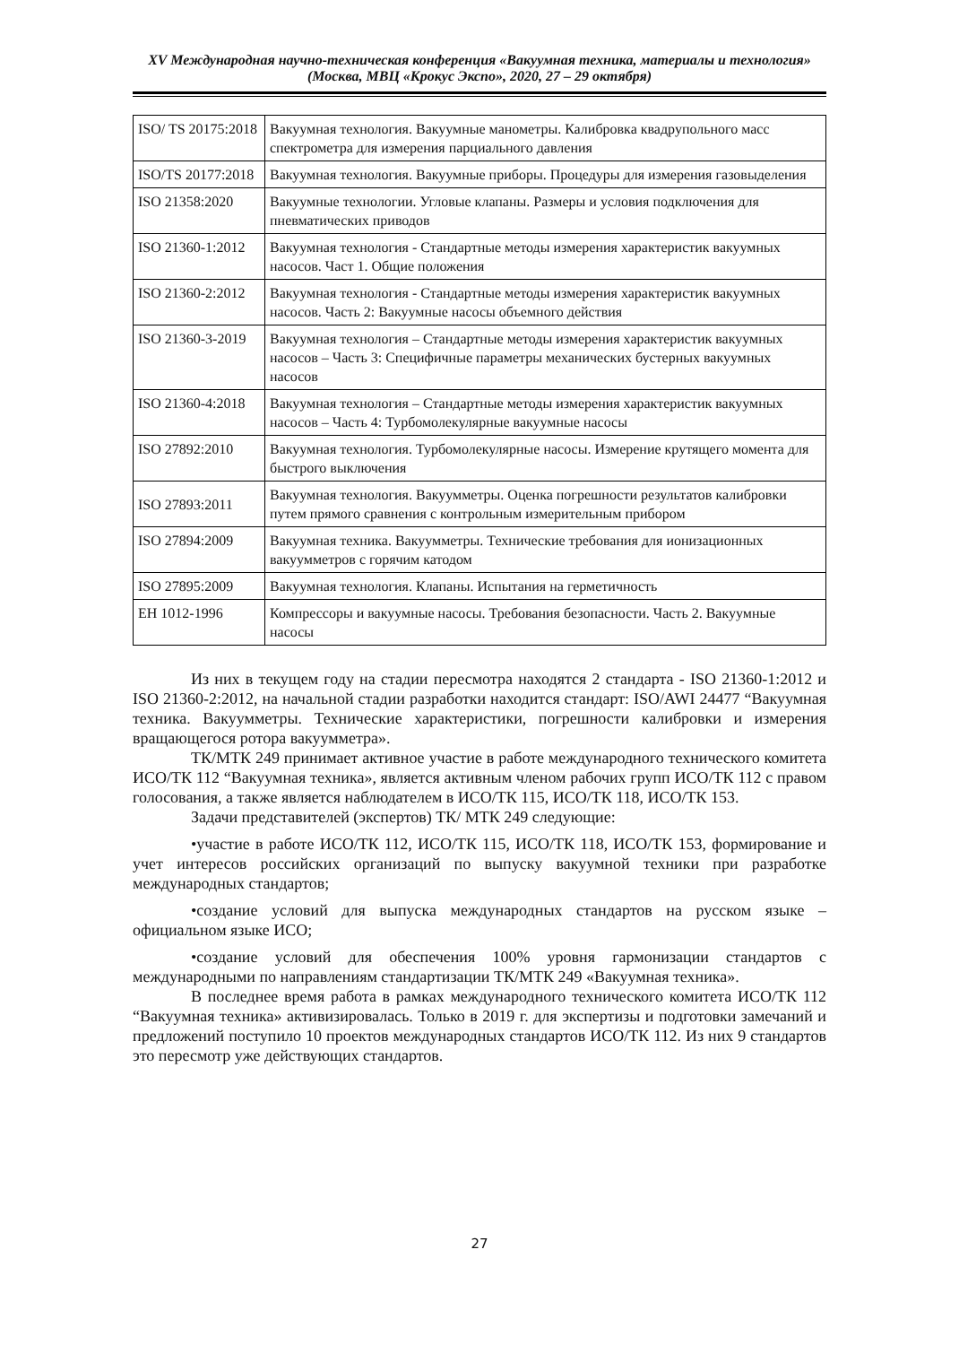XV Международная научно-техническая конференция «Вакуумная техника, материалы и технология»
(Москва, МВЦ «Крокус Экспо», 2020, 27 – 29 октября)
| ISO/ TS 20175:2018 | Вакуумная технология. Вакуумные манометры. Калибровка квадрупольного масс спектрометра для измерения парциального давления |
| ISO/TS 20177:2018 | Вакуумная технология. Вакуумные приборы. Процедуры для измерения газовыделения |
| ISO 21358:2020 | Вакуумные технологии. Угловые клапаны. Размеры и условия подключения для пневматических приводов |
| ISO 21360-1:2012 | Вакуумная технология - Стандартные методы измерения характеристик вакуумных насосов. Част 1. Общие положения |
| ISO 21360-2:2012 | Вакуумная технология - Стандартные методы измерения характеристик вакуумных насосов. Часть 2: Вакуумные насосы объемного действия |
| ISO 21360-3-2019 | Вакуумная технология – Стандартные методы измерения характеристик вакуумных насосов – Часть 3: Специфичные параметры механических бустерных вакуумных насосов |
| ISO 21360-4:2018 | Вакуумная технология – Стандартные методы измерения характеристик вакуумных насосов – Часть 4: Турбомолекулярные вакуумные насосы |
| ISO 27892:2010 | Вакуумная технология. Турбомолекулярные насосы. Измерение крутящего момента для быстрого выключения |
| ISO 27893:2011 | Вакуумная технология. Вакуумметры. Оценка погрешности результатов калибровки путем прямого сравнения с контрольным измерительным прибором |
| ISO 27894:2009 | Вакуумная техника. Вакуумметры. Технические требования для ионизационных вакуумметров с горячим катодом |
| ISO 27895:2009 | Вакуумная технология. Клапаны. Испытания на герметичность |
| EH 1012-1996 | Компрессоры и вакуумные насосы. Требования безопасности. Часть 2. Вакуумные насосы |
Из них в текущем году на стадии пересмотра находятся 2 стандарта - ISO 21360-1:2012 и ISO 21360-2:2012, на начальной стадии разработки находится стандарт: ISO/AWI 24477 “Вакуумная техника. Вакуумметры. Технические характеристики, погрешности калибровки и измерения вращающегося ротора вакуумметра».
ТК/МТК 249 принимает активное участие в работе международного технического комитета ИСО/ТК 112 “Вакуумная техника», является активным членом рабочих групп ИСО/ТК 112 с правом голосования, а также является наблюдателем в ИСО/ТК 115, ИСО/ТК 118, ИСО/ТК 153.
Задачи представителей (экспертов) ТК/ МТК 249 следующие:
•участие в работе ИСО/ТК 112, ИСО/ТК 115, ИСО/ТК 118, ИСО/ТК 153, формирование и учет интересов российских организаций по выпуску вакуумной техники при разработке международных стандартов;
•создание условий для выпуска международных стандартов на русском языке – официальном языке ИСО;
•создание условий для обеспечения 100% уровня гармонизации стандартов с международными по направлениям стандартизации ТК/МТК 249 «Вакуумная техника».
В последнее время работа в рамках международного технического комитета ИСО/ТК 112 “Вакуумная техника» активизировалась. Только в 2019 г. для экспертизы и подготовки замечаний и предложений поступило 10 проектов международных стандартов ИСО/ТК 112. Из них 9 стандартов это пересмотр уже действующих стандартов.
27